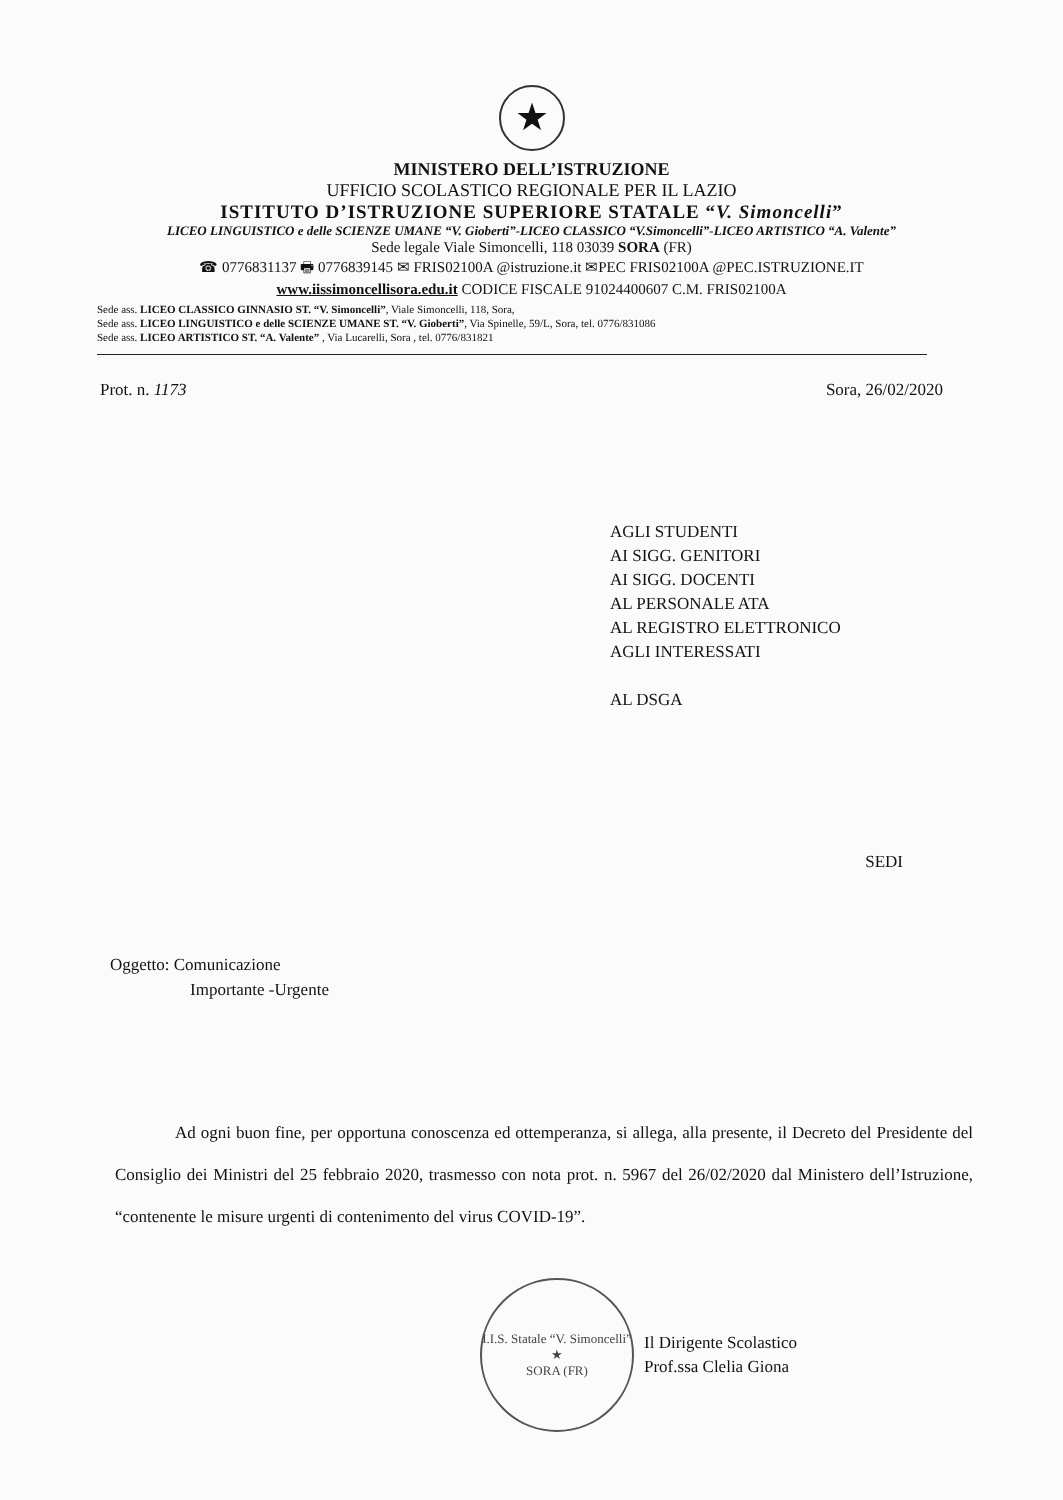★
MINISTERO DELL’ISTRUZIONE
UFFICIO SCOLASTICO REGIONALE PER IL LAZIO
ISTITUTO D’ISTRUZIONE SUPERIORE STATALE “V. Simoncelli”
LICEO LINGUISTICO e delle SCIENZE UMANE “V. Gioberti”-LICEO CLASSICO “V.Simoncelli”-LICEO ARTISTICO “A. Valente”
Sede legale Viale Simoncelli, 118 03039 SORA (FR)
☎ 0776831137 🖶 0776839145 ✉ FRIS02100A @istruzione.it ✉PEC FRIS02100A @PEC.ISTRUZIONE.IT
www.iissimoncellisora.edu.it CODICE FISCALE 91024400607 C.M. FRIS02100A
Sede ass. LICEO CLASSICO GINNASIO ST. “V. Simoncelli”, Viale Simoncelli, 118, Sora,
Sede ass. LICEO LINGUISTICO e delle SCIENZE UMANE ST. “V. Gioberti”, Via Spinelle, 59/L, Sora, tel. 0776/831086
Sede ass. LICEO ARTISTICO ST. “A. Valente” , Via Lucarelli, Sora , tel. 0776/831821
Prot. n. 1173 Sora, 26/02/2020
AGLI STUDENTI
AI SIGG. GENITORI
AI SIGG. DOCENTI
AL PERSONALE ATA
AL REGISTRO ELETTRONICO
AGLI INTERESSATI
AL DSGA
SEDI
Oggetto: Comunicazione
Importante -Urgente
Ad ogni buon fine, per opportuna conoscenza ed ottemperanza, si allega, alla presente, il Decreto del Presidente del Consiglio dei Ministri del 25 febbraio 2020, trasmesso con nota prot. n. 5967 del 26/02/2020 dal Ministero dell’Istruzione, “contenente le misure urgenti di contenimento del virus COVID-19”.
I.I.S. Statale “V. Simoncelli”
★
SORA (FR)
Il Dirigente Scolastico
Prof.ssa Clelia Giona